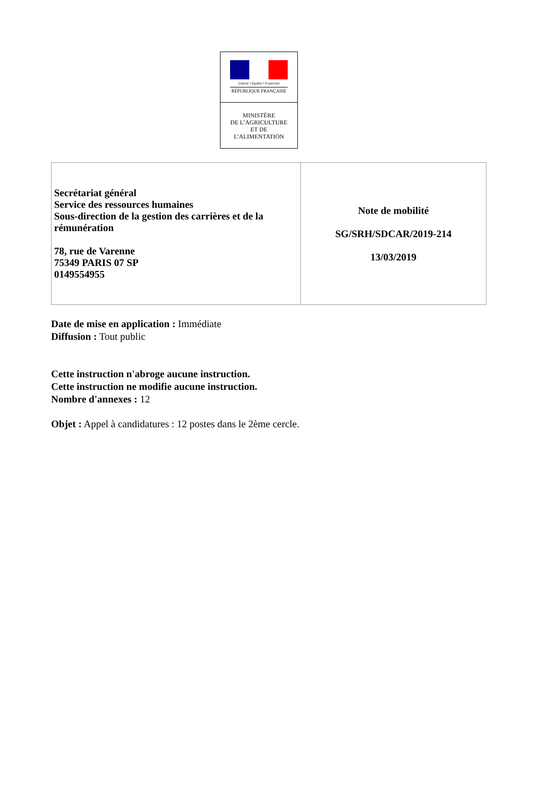Liberté • Égalité • Fraternité
RÉPUBLIQUE FRANÇAISE
MINISTÈRE
DE L’AGRICULTURE
ET DE
L’ALIMENTATION
| Secrétariat général Service des ressources humaines Sous-direction de la gestion des carrières et de la rémunération 78, rue de Varenne 75349 PARIS 07 SP 0149554955 | Note de mobilité SG/SRH/SDCAR/2019-214 13/03/2019 |
Date de mise en application : Immédiate
Diffusion : Tout public
Cette instruction n'abroge aucune instruction.
Cette instruction ne modifie aucune instruction.
Nombre d'annexes : 12
Objet : Appel à candidatures : 12 postes dans le 2ème cercle.